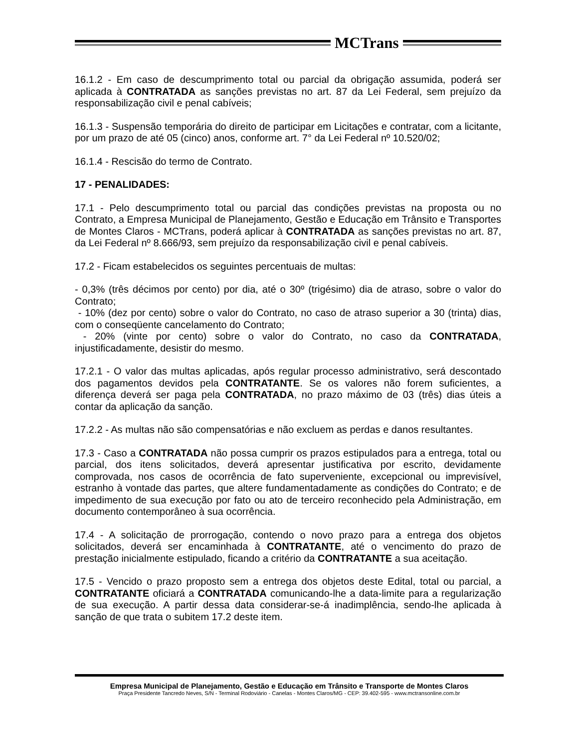MCTrans
16.1.2 - Em caso de descumprimento total ou parcial da obrigação assumida, poderá ser aplicada à CONTRATADA as sanções previstas no art. 87 da Lei Federal, sem prejuízo da responsabilização civil e penal cabíveis;
16.1.3 - Suspensão temporária do direito de participar em Licitações e contratar, com a licitante, por um prazo de até 05 (cinco) anos, conforme art. 7° da Lei Federal nº 10.520/02;
16.1.4 - Rescisão do termo de Contrato.
17 - PENALIDADES:
17.1 - Pelo descumprimento total ou parcial das condições previstas na proposta ou no Contrato, a Empresa Municipal de Planejamento, Gestão e Educação em Trânsito e Transportes de Montes Claros - MCTrans, poderá aplicar à CONTRATADA as sanções previstas no art. 87, da Lei Federal nº 8.666/93, sem prejuízo da responsabilização civil e penal cabíveis.
17.2 - Ficam estabelecidos os seguintes percentuais de multas:
- 0,3% (três décimos por cento) por dia, até o 30º (trigésimo) dia de atraso, sobre o valor do Contrato;
- 10% (dez por cento) sobre o valor do Contrato, no caso de atraso superior a 30 (trinta) dias, com o conseqüente cancelamento do Contrato;
- 20% (vinte por cento) sobre o valor do Contrato, no caso da CONTRATADA, injustificadamente, desistir do mesmo.
17.2.1 - O valor das multas aplicadas, após regular processo administrativo, será descontado dos pagamentos devidos pela CONTRATANTE. Se os valores não forem suficientes, a diferença deverá ser paga pela CONTRATADA, no prazo máximo de 03 (três) dias úteis a contar da aplicação da sanção.
17.2.2 - As multas não são compensatórias e não excluem as perdas e danos resultantes.
17.3 - Caso a CONTRATADA não possa cumprir os prazos estipulados para a entrega, total ou parcial, dos itens solicitados, deverá apresentar justificativa por escrito, devidamente comprovada, nos casos de ocorrência de fato superveniente, excepcional ou imprevisível, estranho à vontade das partes, que altere fundamentadamente as condições do Contrato; e de impedimento de sua execução por fato ou ato de terceiro reconhecido pela Administração, em documento contemporâneo à sua ocorrência.
17.4 - A solicitação de prorrogação, contendo o novo prazo para a entrega dos objetos solicitados, deverá ser encaminhada à CONTRATANTE, até o vencimento do prazo de prestação inicialmente estipulado, ficando a critério da CONTRATANTE a sua aceitação.
17.5 - Vencido o prazo proposto sem a entrega dos objetos deste Edital, total ou parcial, a CONTRATANTE oficiará a CONTRATADA comunicando-lhe a data-limite para a regularização de sua execução. A partir dessa data considerar-se-á inadimplência, sendo-lhe aplicada à sanção de que trata o subitem 17.2 deste item.
Empresa Municipal de Planejamento, Gestão e Educação em Trânsito e Transporte de Montes Claros
Praça Presidente Tancredo Neves, S/N - Terminal Rodoviário - Canelas - Montes Claros/MG - CEP: 39.402-595 - www.mctransonline.com.br